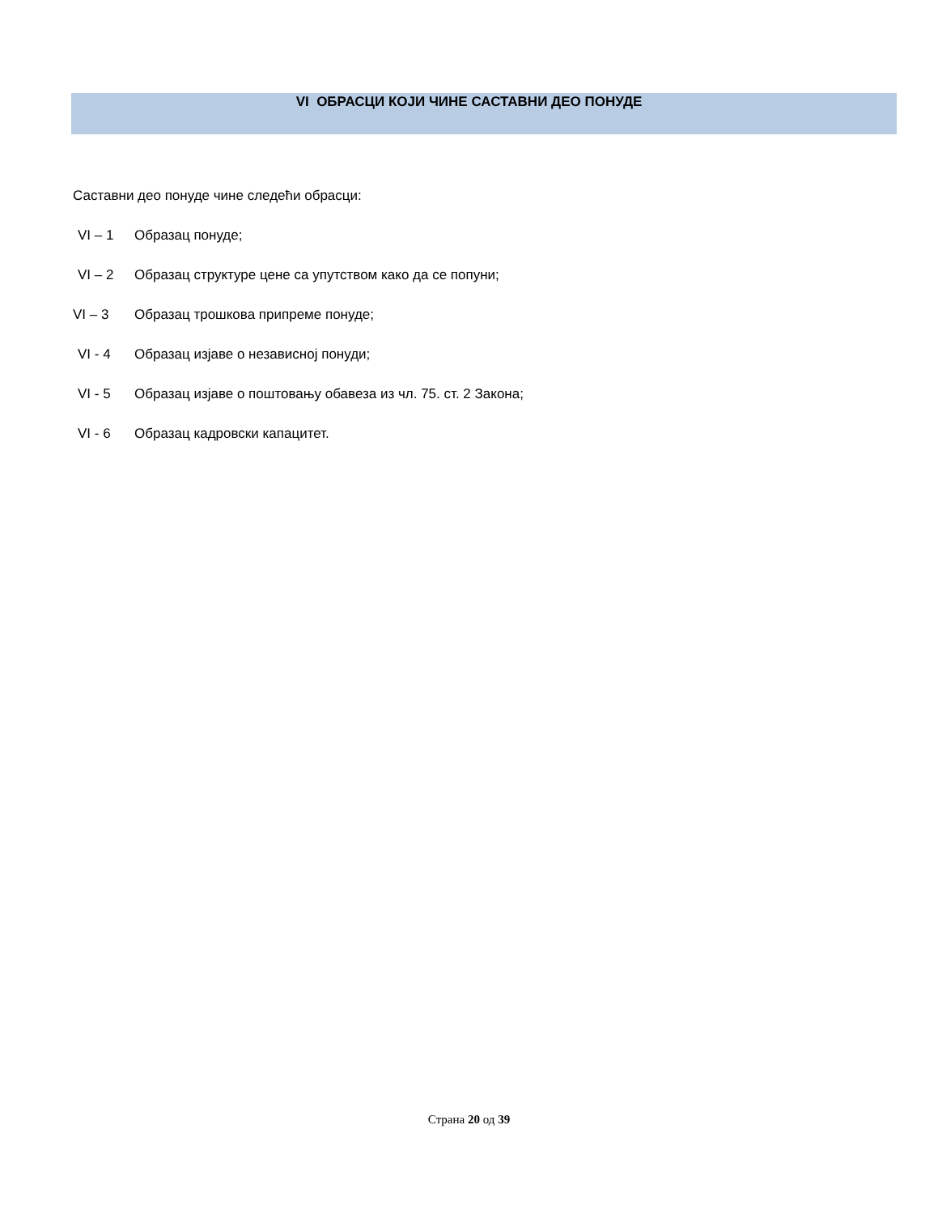VI ОБРАСЦИ КОЈИ ЧИНЕ САСТАВНИ ДЕО ПОНУДЕ
Саставни део понуде чине следећи обрасци:
VI – 1 Образац понуде;
VI – 2 Образац структуре цене са упутством како да се попуни;
VI – 3 Образац трошкова припреме понуде;
VI - 4 Образац изјаве о независној понуди;
VI - 5 Образац изјаве о поштовању обавеза из чл. 75. ст. 2 Закона;
VI - 6 Образац кадровски капацитет.
Страна 20 од 39